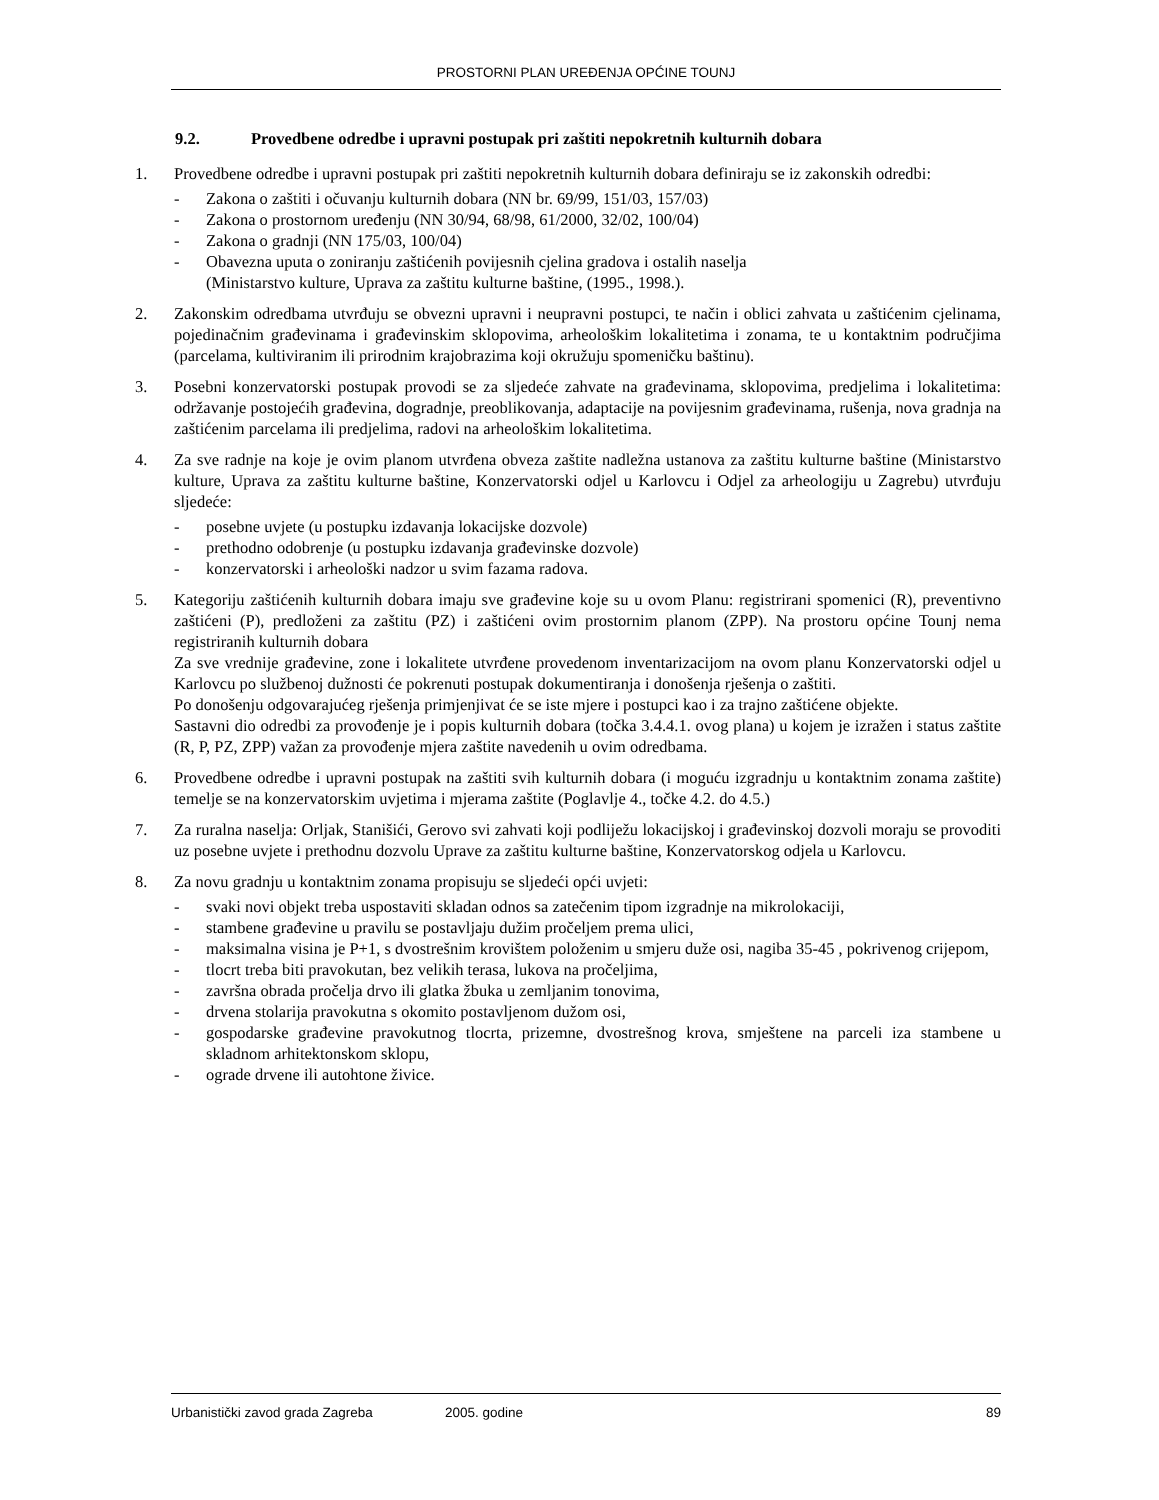PROSTORNI PLAN UREĐENJA OPĆINE TOUNJ
9.2. Provedbene odredbe i upravni postupak pri zaštiti nepokretnih kulturnih dobara
1. Provedbene odredbe i upravni postupak pri zaštiti nepokretnih kulturnih dobara definiraju se iz zakonskih odredbi:
- Zakona o zaštiti i očuvanju kulturnih dobara (NN br. 69/99, 151/03, 157/03)
- Zakona o prostornom uređenju (NN 30/94, 68/98, 61/2000, 32/02, 100/04)
- Zakona o gradnji (NN 175/03, 100/04)
- Obavezna uputa o zoniranju zaštićenih povijesnih cjelina gradova i ostalih naselja
(Ministarstvo kulture, Uprava za zaštitu kulturne baštine, (1995., 1998.).
2. Zakonskim odredbama utvrđuju se obvezni upravni i neupravni postupci, te način i oblici zahvata u zaštićenim cjelinama, pojedinačnim građevinama i građevinskim sklopovima, arheološkim lokalitetima i zonama, te u kontaktnim područjima (parcelama, kultiviranim ili prirodnim krajobrazima koji okružuju spomeničku baštinu).
3. Posebni konzervatorski postupak provodi se za sljedeće zahvate na građevinama, sklopovima, predjelima i lokalitetima: održavanje postojećih građevina, dogradnje, preoblikovanja, adaptacije na povijesnim građevinama, rušenja, nova gradnja na zaštićenim parcelama ili predjelima, radovi na arheološkim lokalitetima.
4. Za sve radnje na koje je ovim planom utvrđena obveza zaštite nadležna ustanova za zaštitu kulturne baštine (Ministarstvo kulture, Uprava za zaštitu kulturne baštine, Konzervatorski odjel u Karlovcu i Odjel za arheologiju u Zagrebu) utvrđuju sljedeće:
- posebne uvjete (u postupku izdavanja lokacijske dozvole)
- prethodno odobrenje (u postupku izdavanja građevinske dozvole)
- konzervatorski i arheološki nadzor u svim fazama radova.
5. Kategoriju zaštićenih kulturnih dobara imaju sve građevine koje su u ovom Planu: registrirani spomenici (R), preventivno zaštićeni (P), predloženi za zaštitu (PZ) i zaštićeni ovim prostornim planom (ZPP). Na prostoru općine Tounj nema registriranih kulturnih dobara
Za sve vrednije građevine, zone i lokalitete utvrđene provedenom inventarizacijom na ovom planu Konzervatorski odjel u Karlovcu po službenoj dužnosti će pokrenuti postupak dokumentiranja i donošenja rješenja o zaštiti.
Po donošenju odgovarajućeg rješenja primjenjivat će se iste mjere i postupci kao i za trajno zaštićene objekte.
Sastavni dio odredbi za provođenje je i popis kulturnih dobara (točka 3.4.4.1. ovog plana) u kojem je izražen i status zaštite (R, P, PZ, ZPP) važan za provođenje mjera zaštite navedenih u ovim odredbama.
6. Provedbene odredbe i upravni postupak na zaštiti svih kulturnih dobara (i moguću izgradnju u kontaktnim zonama zaštite) temelje se na konzervatorskim uvjetima i mjerama zaštite (Poglavlje 4., točke 4.2. do 4.5.)
7. Za ruralna naselja: Orljak, Stanišići, Gerovo svi zahvati koji podliježu lokacijskoj i građevinskoj dozvoli moraju se provoditi uz posebne uvjete i prethodnu dozvolu Uprave za zaštitu kulturne baštine, Konzervatorskog odjela u Karlovcu.
8. Za novu gradnju u kontaktnim zonama propisuju se sljedeći opći uvjeti:
- svaki novi objekt treba uspostaviti skladan odnos sa zatečenim tipom izgradnje na mikrolokaciji,
- stambene građevine u pravilu se postavljaju dužim pročeljem prema ulici,
- maksimalna visina je P+1, s dvostrešnim krovištem položenim u smjeru duže osi, nagiba 35-45 , pokrivenog crijepom,
- tlocrt treba biti pravokutan, bez velikih terasa, lukova na pročeljima,
- završna obrada pročelja drvo ili glatka žbuka u zemljanim tonovima,
- drvena stolarija pravokutna s okomito postavljenom dužom osi,
- gospodarske građevine pravokutnog tlocrta, prizemne, dvostrešnog krova, smještene na parceli iza stambene u skladnom arhitektonskom sklopu,
- ograde drvene ili autohtone živice.
Urbanistički zavod grada Zagreba 2005. godine 89